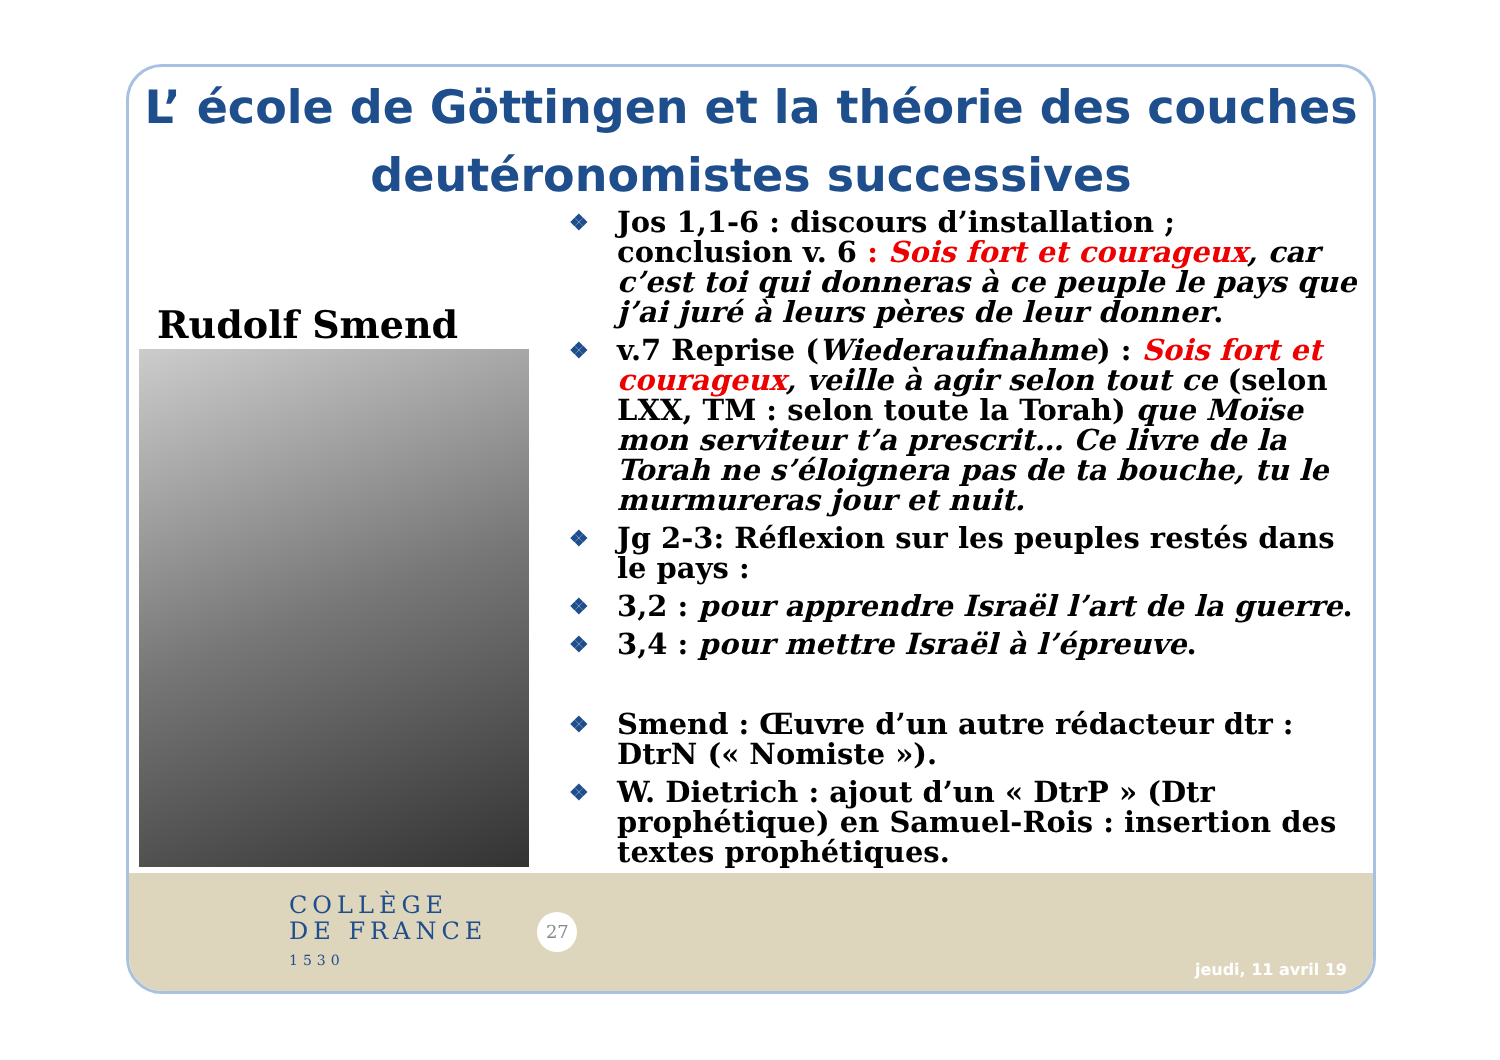L’ école de Göttingen et la théorie des couches deutéronomistes successives
Rudolf Smend
❖ Jos 1,1-6 : discours d’installation ; conclusion v. 6 : Sois fort et courageux, car c’est toi qui donneras à ce peuple le pays que j’ai juré à leurs pères de leur donner.
❖ v.7 Reprise (Wiederaufnahme) : Sois fort et courageux, veille à agir selon tout ce (selon LXX, TM : selon toute la Torah) que Moïse mon serviteur t’a prescrit… Ce livre de la Torah ne s’éloignera pas de ta bouche, tu le murmureras jour et nuit.
❖ Jg 2-3: Réflexion sur les peuples restés dans le pays :
❖ 3,2 : pour apprendre Israël l’art de la guerre.
❖ 3,4 : pour mettre Israël à l’épreuve.
❖ Smend : Œuvre d’un autre rédacteur dtr : DtrN (« Nomiste »).
❖ W. Dietrich : ajout d’un « DtrP » (Dtr prophétique) en Samuel-Rois : insertion des textes prophétiques.
COLLÈGE
DE FRANCE
1530
27
jeudi, 11 avril 19